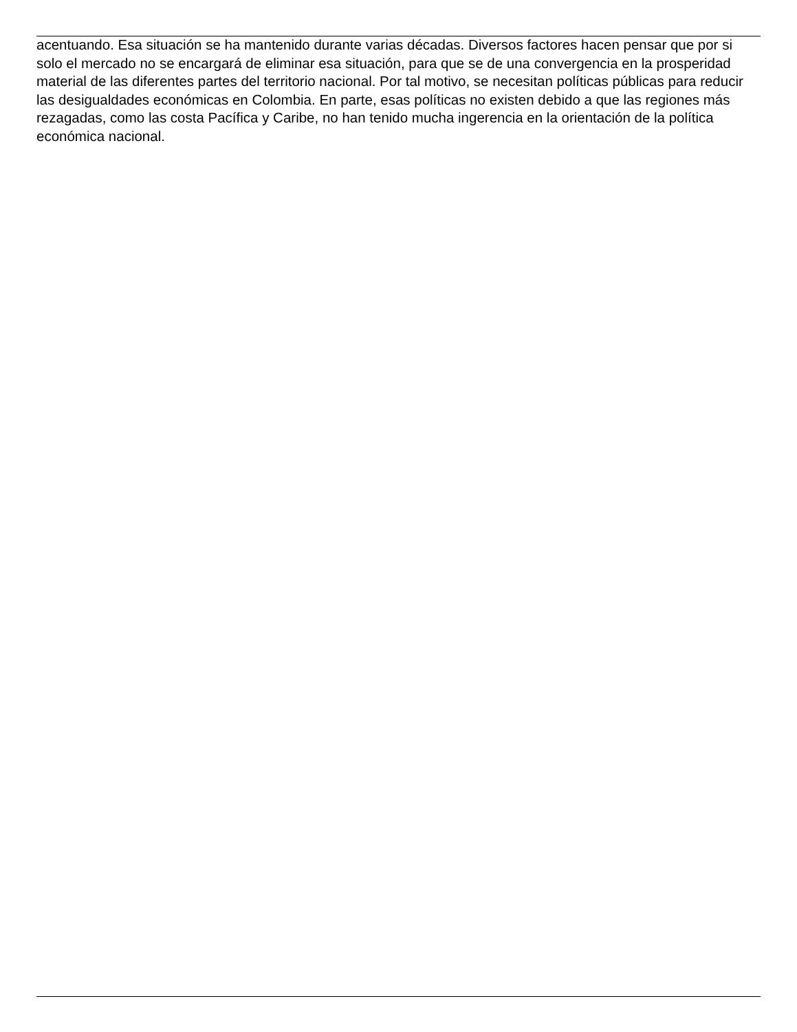acentuando. Esa situación se ha mantenido durante varias décadas. Diversos factores hacen pensar que por si solo el mercado no se encargará de eliminar esa situación, para que se de una convergencia en la prosperidad material de las diferentes partes del territorio nacional. Por tal motivo, se necesitan políticas públicas para reducir las desigualdades económicas en Colombia. En parte, esas políticas no existen debido a que las regiones más rezagadas, como las costa Pacífica y Caribe, no han tenido mucha ingerencia en la orientación de la política económica nacional.